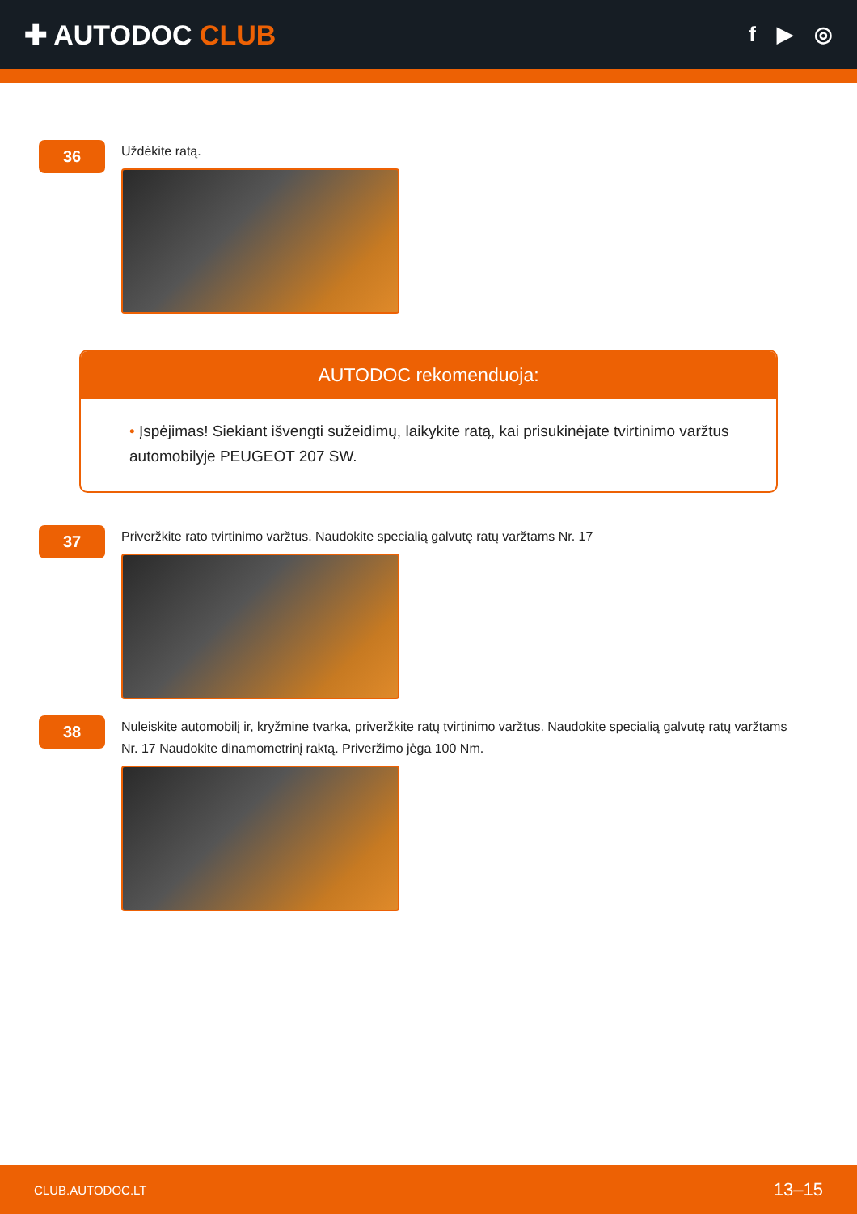✚ AUTODOC CLUB
f ▶ ◎
36
Uždėkite ratą.
AUTODOC rekomenduoja:
• Įspėjimas! Siekiant išvengti sužeidimų, laikykite ratą, kai prisukinėjate tvirtinimo varžtus automobilyje PEUGEOT 207 SW.
37
Priveržkite rato tvirtinimo varžtus. Naudokite specialią galvutę ratų varžtams Nr. 17
38
Nuleiskite automobilį ir, kryžmine tvarka, priveržkite ratų tvirtinimo varžtus. Naudokite specialią galvutę ratų varžtams Nr. 17 Naudokite dinamometrinį raktą. Priveržimo jėga 100 Nm.
CLUB.AUTODOC.LT 13–15